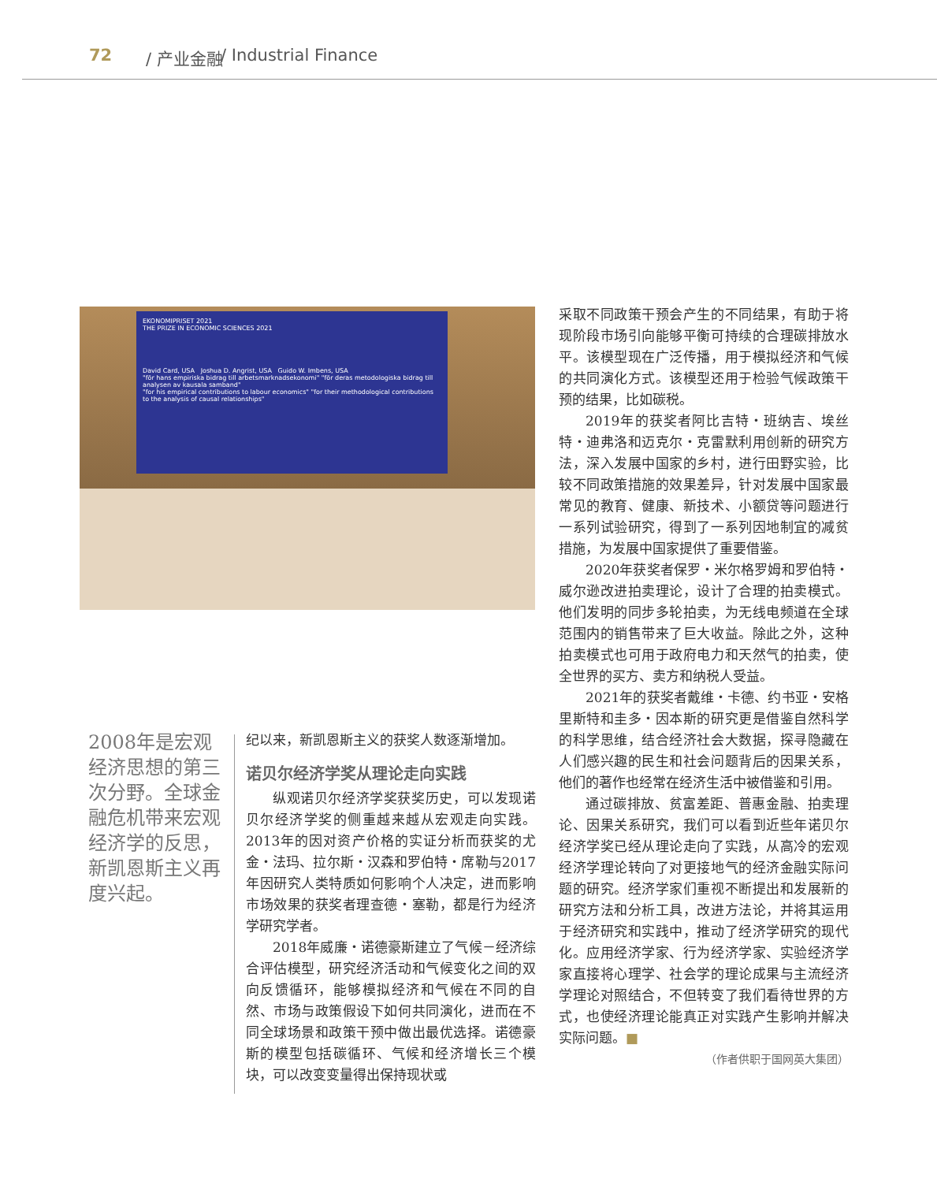72 / 产业金融 / Industrial Finance
EKONOMIPRISET 2021
THE PRIZE IN ECONOMIC SCIENCES 2021
David Card, USA Joshua D. Angrist, USA Guido W. Imbens, USA
"för hans empiriska bidrag till arbetsmarknadsekonomi" "för deras metodologiska bidrag till analysen av kausala samband"
"for his empirical contributions to labour economics" "for their methodological contributions to the analysis of causal relationships"
2008年是宏观经济思想的第三次分野。全球金融危机带来宏观经济学的反思，新凯恩斯主义再度兴起。
纪以来，新凯恩斯主义的获奖人数逐渐增加。
诺贝尔经济学奖从理论走向实践
纵观诺贝尔经济学奖获奖历史，可以发现诺贝尔经济学奖的侧重越来越从宏观走向实践。2013年的因对资产价格的实证分析而获奖的尤金・法玛、拉尔斯・汉森和罗伯特・席勒与2017年因研究人类特质如何影响个人决定，进而影响市场效果的获奖者理查德・塞勒，都是行为经济学研究学者。
2018年威廉・诺德豪斯建立了气候－经济综合评估模型，研究经济活动和气候变化之间的双向反馈循环，能够模拟经济和气候在不同的自然、市场与政策假设下如何共同演化，进而在不同全球场景和政策干预中做出最优选择。诺德豪斯的模型包括碳循环、气候和经济增长三个模块，可以改变变量得出保持现状或
采取不同政策干预会产生的不同结果，有助于将现阶段市场引向能够平衡可持续的合理碳排放水平。该模型现在广泛传播，用于模拟经济和气候的共同演化方式。该模型还用于检验气候政策干预的结果，比如碳税。
2019年的获奖者阿比吉特・班纳吉、埃丝特・迪弗洛和迈克尔・克雷默利用创新的研究方法，深入发展中国家的乡村，进行田野实验，比较不同政策措施的效果差异，针对发展中国家最常见的教育、健康、新技术、小额贷等问题进行一系列试验研究，得到了一系列因地制宜的减贫措施，为发展中国家提供了重要借鉴。
2020年获奖者保罗・米尔格罗姆和罗伯特・威尔逊改进拍卖理论，设计了合理的拍卖模式。他们发明的同步多轮拍卖，为无线电频道在全球范围内的销售带来了巨大收益。除此之外，这种拍卖模式也可用于政府电力和天然气的拍卖，使全世界的买方、卖方和纳税人受益。
2021年的获奖者戴维・卡德、约书亚・安格里斯特和圭多・因本斯的研究更是借鉴自然科学的科学思维，结合经济社会大数据，探寻隐藏在人们感兴趣的民生和社会问题背后的因果关系，他们的著作也经常在经济生活中被借鉴和引用。
通过碳排放、贫富差距、普惠金融、拍卖理论、因果关系研究，我们可以看到近些年诺贝尔经济学奖已经从理论走向了实践，从高冷的宏观经济学理论转向了对更接地气的经济金融实际问题的研究。经济学家们重视不断提出和发展新的研究方法和分析工具，改进方法论，并将其运用于经济研究和实践中，推动了经济学研究的现代化。应用经济学家、行为经济学家、实验经济学家直接将心理学、社会学的理论成果与主流经济学理论对照结合，不但转变了我们看待世界的方式，也使经济理论能真正对实践产生影响并解决实际问题。■
（作者供职于国网英大集团）